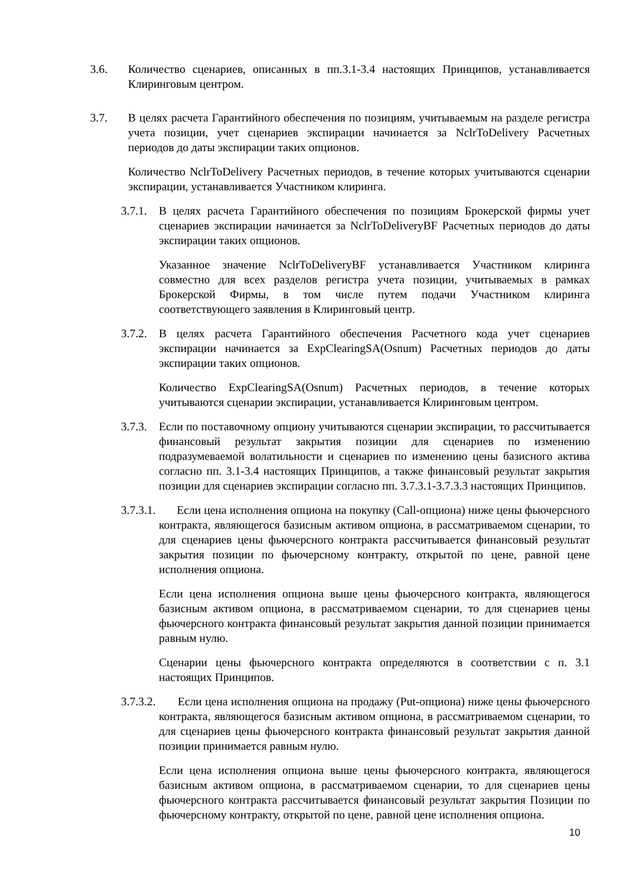3.6. Количество сценариев, описанных в пп.3.1-3.4 настоящих Принципов, устанавливается Клиринговым центром.
3.7. В целях расчета Гарантийного обеспечения по позициям, учитываемым на разделе регистра учета позиции, учет сценариев экспирации начинается за NclrToDelivery Расчетных периодов до даты экспирации таких опционов.
Количество NclrToDelivery Расчетных периодов, в течение которых учитываются сценарии экспирации, устанавливается Участником клиринга.
3.7.1.
В целях расчета Гарантийного обеспечения по позициям Брокерской фирмы учет сценариев экспирации начинается за NclrToDeliveryBF Расчетных периодов до даты экспирации таких опционов.
Указанное значение NclrToDeliveryBF устанавливается Участником клиринга совместно для всех разделов регистра учета позиции, учитываемых в рамках Брокерской Фирмы, в том числе путем подачи Участником клиринга соответствующего заявления в Клиринговый центр.
3.7.2.
В целях расчета Гарантийного обеспечения Расчетного кода учет сценариев экспирации начинается за ExpClearingSA(Osnum) Расчетных периодов до даты экспирации таких опционов.
Количество ExpClearingSA(Osnum) Расчетных периодов, в течение которых учитываются сценарии экспирации, устанавливается Клиринговым центром.
3.7.3.
Если по поставочному опциону учитываются сценарии экспирации, то рассчитывается финансовый результат закрытия позиции для сценариев по изменению подразумеваемой волатильности и сценариев по изменению цены базисного актива согласно пп. 3.1-3.4 настоящих Принципов, а также финансовый результат закрытия позиции для сценариев экспирации согласно пп. 3.7.3.1-3.7.3.3 настоящих Принципов.
3.7.3.1. Если цена исполнения опциона на покупку (Call-опциона) ниже цены фьючерсного контракта, являющегося базисным активом опциона, в рассматриваемом сценарии, то для сценариев цены фьючерсного контракта рассчитывается финансовый результат закрытия позиции по фьючерсному контракту, открытой по цене, равной цене исполнения опциона.
Если цена исполнения опциона выше цены фьючерсного контракта, являющегося базисным активом опциона, в рассматриваемом сценарии, то для сценариев цены фьючерсного контракта финансовый результат закрытия данной позиции принимается равным нулю.
Сценарии цены фьючерсного контракта определяются в соответствии с п. 3.1 настоящих Принципов.
3.7.3.2. Если цена исполнения опциона на продажу (Put-опциона) ниже цены фьючерсного контракта, являющегося базисным активом опциона, в рассматриваемом сценарии, то для сценариев цены фьючерсного контракта финансовый результат закрытия данной позиции принимается равным нулю.
Если цена исполнения опциона выше цены фьючерсного контракта, являющегося базисным активом опциона, в рассматриваемом сценарии, то для сценариев цены фьючерсного контракта рассчитывается финансовый результат закрытия Позиции по фьючерсному контракту, открытой по цене, равной цене исполнения опциона.
10